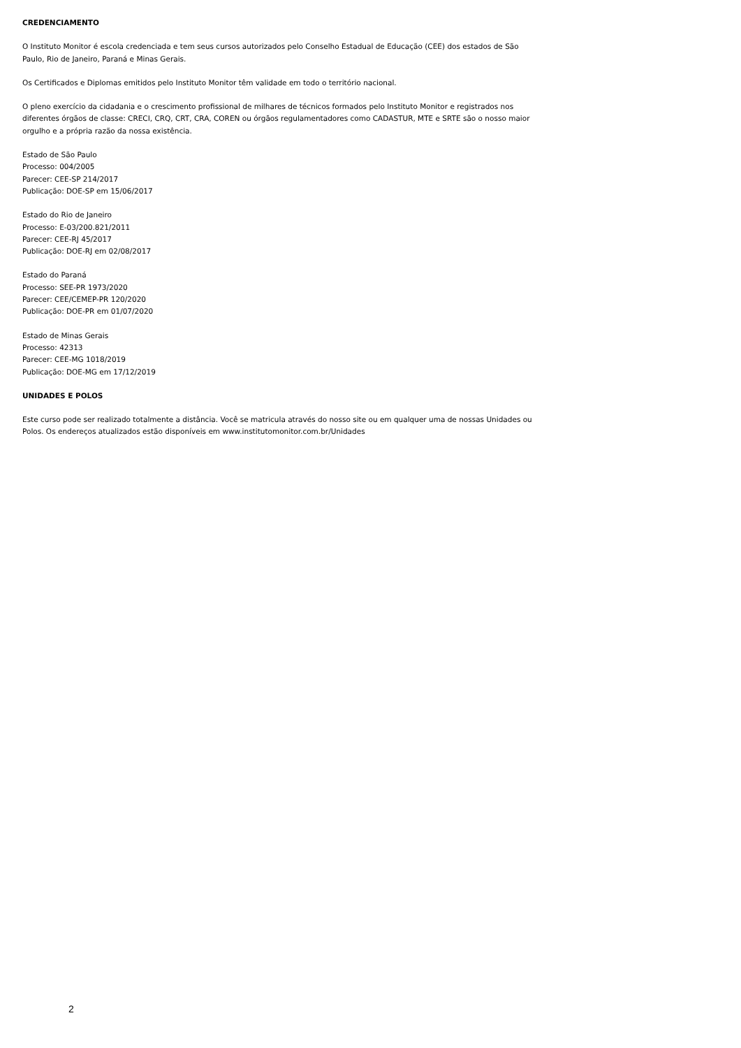CREDENCIAMENTO
O Instituto Monitor é escola credenciada e tem seus cursos autorizados pelo Conselho Estadual de Educação (CEE) dos estados de São Paulo, Rio de Janeiro, Paraná e Minas Gerais.
Os Certificados e Diplomas emitidos pelo Instituto Monitor têm validade em todo o território nacional.
O pleno exercício da cidadania e o crescimento profissional de milhares de técnicos formados pelo Instituto Monitor e registrados nos diferentes órgãos de classe: CRECI, CRQ, CRT, CRA, COREN ou órgãos regulamentadores como CADASTUR, MTE e SRTE são o nosso maior orgulho e a própria razão da nossa existência.
Estado de São Paulo
Processo: 004/2005
Parecer: CEE-SP 214/2017
Publicação: DOE-SP em 15/06/2017
Estado do Rio de Janeiro
Processo: E-03/200.821/2011
Parecer: CEE-RJ 45/2017
Publicação: DOE-RJ em 02/08/2017
Estado do Paraná
Processo: SEE-PR 1973/2020
Parecer: CEE/CEMEP-PR 120/2020
Publicação: DOE-PR em 01/07/2020
Estado de Minas Gerais
Processo: 42313
Parecer: CEE-MG 1018/2019
Publicação: DOE-MG em 17/12/2019
UNIDADES E POLOS
Este curso pode ser realizado totalmente a distância. Você se matricula através do nosso site ou em qualquer uma de nossas Unidades ou Polos. Os endereços atualizados estão disponíveis em www.institutomonitor.com.br/Unidades
2